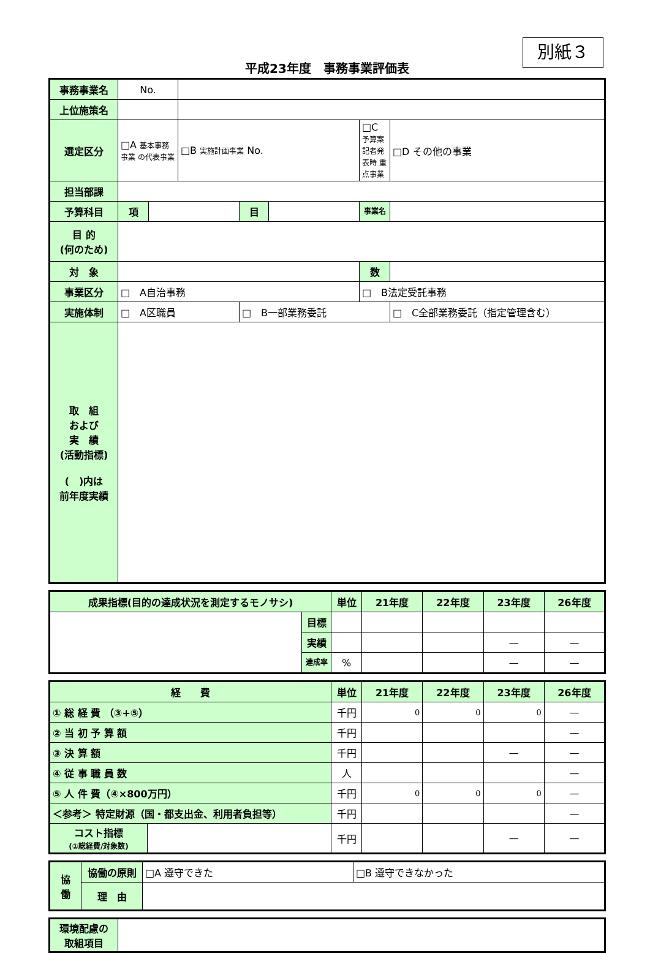別紙３
平成23年度　事務事業評価表
| 事務事業名 | No. | | | | | | |
| 上位施策名 | | | | | | | |
| 選定区分 | □A 基本事務事業 の代表事業 | | □B 実施計画事業 No. | | | □C 予算案記者発表時 重点事業 | □D その他の事業 |
| 担当部課 | | | | | | | |
| 予算科目 | 項 | | | 目 | | 事業名 | |
| 目 的 (何のため) | | | | | | | |
| 対 象 | | | | | | 数 | |
| 事業区分 | □ A自治事務 | | | | | □ B法定受託事務 | |
| 実施体制 | □ A区職員 | | | □ B一部業務委託 | | | □ C全部業務委託（指定管理含む） |
| 取 組 および 実 績 (活動指標) ( )内は 前年度実績 | | | | | | | |
| 成果指標(目的の達成状況を測定するモノサシ) | | 単位 | 21年度 | 22年度 | 23年度 | 26年度 |
| | 目標 | | | | | |
| | 実績 | | | | — | — |
| | 達成率 | % | | | — | — |
| 経 費 | | 単位 | 21年度 | 22年度 | 23年度 | 26年度 |
| ① 総 経 費 （③+⑤） | | 千円 | 0 | 0 | 0 | — |
| ② 当 初 予 算 額 | | 千円 | | | | — |
| ③ 決 算 額 | | 千円 | | | — | — |
| ④ 従 事 職 員 数 | | 人 | | | | — |
| ⑤ 人 件 費（④×800万円） | | 千円 | 0 | 0 | 0 | — |
| ＜参考＞ 特定財源（国・都支出金、利用者負担等） | | 千円 | | | | — |
| コスト指標 (①総経費/対象数) | | 千円 | | | — | — |
| 協 働 | 協働の原則 | □A 遵守できた | □B 遵守できなかった |
| | 理 由 | | |
| 環境配慮の 取組項目 | |